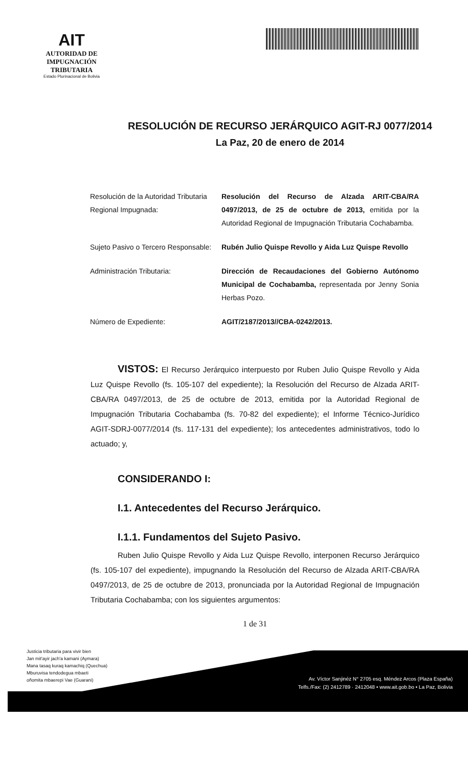AIT
AUTORIDAD DE
IMPUGNACIÓN TRIBUTARIA
Estado Plurinacional de Bolivia
RESOLUCIÓN DE RECURSO JERÁRQUICO AGIT-RJ 0077/2014
La Paz, 20 de enero de 2014
| Resolución de la Autoridad Tributaria Regional Impugnada: | Resolución del Recurso de Alzada ARIT-CBA/RA 0497/2013, de 25 de octubre de 2013, emitida por la Autoridad Regional de Impugnación Tributaria Cochabamba. |
| Sujeto Pasivo o Tercero Responsable: | Rubén Julio Quispe Revollo y Aida Luz Quispe Revollo |
| Administración Tributaria: | Dirección de Recaudaciones del Gobierno Autónomo Municipal de Cochabamba, representada por Jenny Sonia Herbas Pozo. |
| Número de Expediente: | AGIT/2187/2013//CBA-0242/2013. |
VISTOS: El Recurso Jerárquico interpuesto por Ruben Julio Quispe Revollo y Aida Luz Quispe Revollo (fs. 105-107 del expediente); la Resolución del Recurso de Alzada ARIT-CBA/RA 0497/2013, de 25 de octubre de 2013, emitida por la Autoridad Regional de Impugnación Tributaria Cochabamba (fs. 70-82 del expediente); el Informe Técnico-Jurídico AGIT-SDRJ-0077/2014 (fs. 117-131 del expediente); los antecedentes administrativos, todo lo actuado; y,
CONSIDERANDO I:
I.1. Antecedentes del Recurso Jerárquico.
I.1.1. Fundamentos del Sujeto Pasivo.
Ruben Julio Quispe Revollo y Aida Luz Quispe Revollo, interponen Recurso Jerárquico (fs. 105-107 del expediente), impugnando la Resolución del Recurso de Alzada ARIT-CBA/RA 0497/2013, de 25 de octubre de 2013, pronunciada por la Autoridad Regional de Impugnación Tributaria Cochabamba; con los siguientes argumentos:
1 de 31
Justicia tributaria para vivir bien
Jan mit'ayir jach'a kamani (Aymara)
Mana tasaq kuraq kamachiq (Quechua)
Mburuvisa tendodegua mbaeti
oñomita mbaerepi Vae (Guarani)
Av. Víctor Sanjinéz N° 2705 esq. Méndez Arcos (Plaza España)
Telfs./Fax: (2) 2412789 · 2412048 • www.ait.gob.bo • La Paz, Bolivia